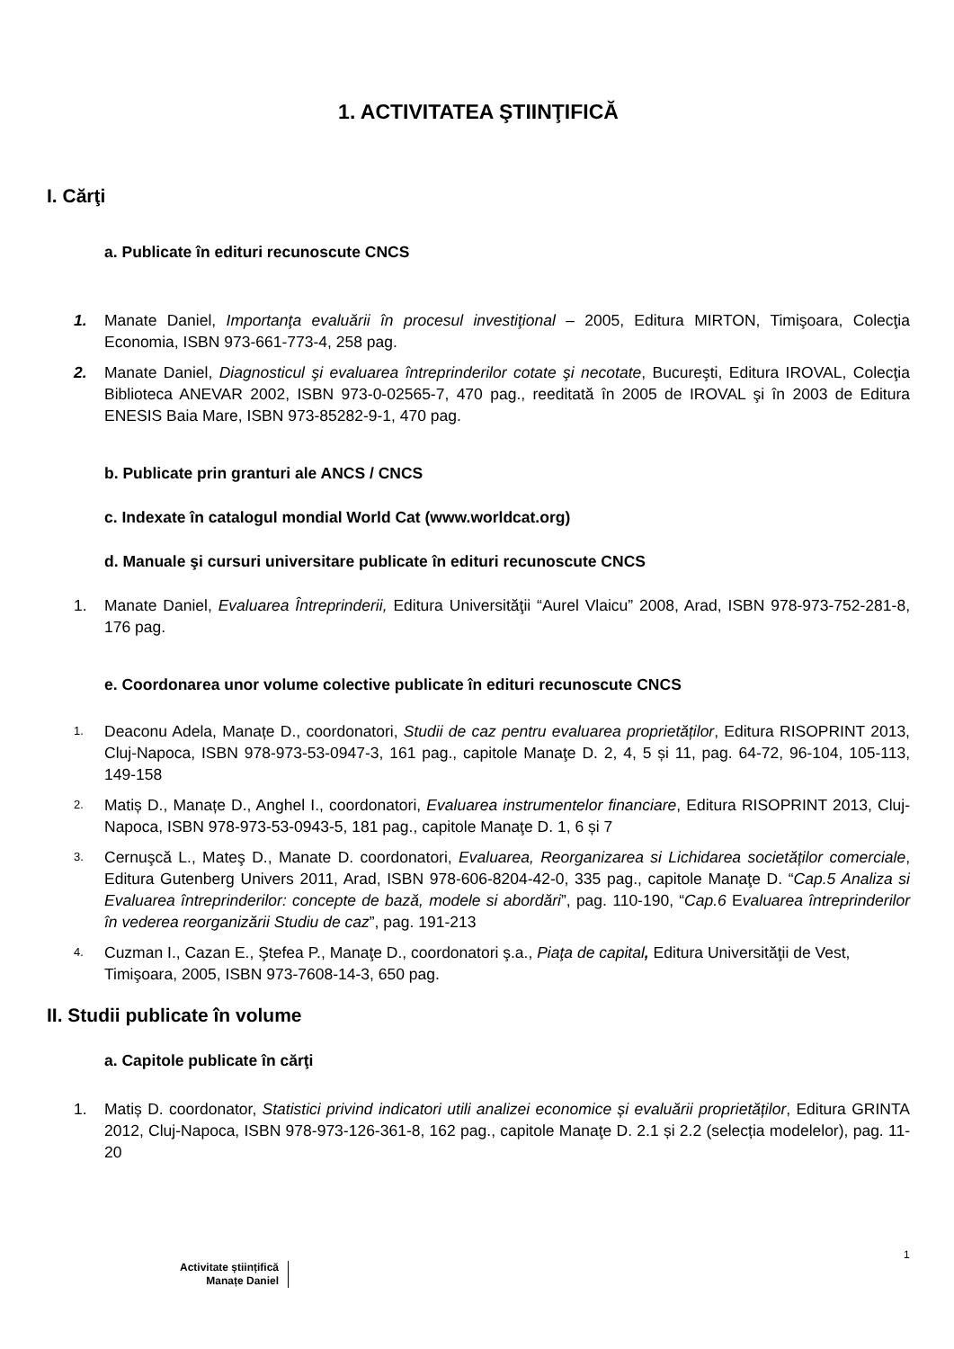1. ACTIVITATEA ŞTIINŢIFICĂ
I. Cărţi
a. Publicate în edituri recunoscute CNCS
1. Manate Daniel, Importanţa evaluării în procesul investiţional – 2005, Editura MIRTON, Timişoara, Colecţia Economia, ISBN 973-661-773-4, 258 pag.
2. Manate Daniel, Diagnosticul şi evaluarea întreprinderilor cotate şi necotate, Bucureşti, Editura IROVAL, Colecţia Biblioteca ANEVAR 2002, ISBN 973-0-02565-7, 470 pag., reeditată în 2005 de IROVAL şi în 2003 de Editura ENESIS Baia Mare, ISBN 973-85282-9-1, 470 pag.
b. Publicate prin granturi ale ANCS / CNCS
c. Indexate în catalogul mondial World Cat (www.worldcat.org)
d. Manuale şi cursuri universitare publicate în edituri recunoscute CNCS
1. Manate Daniel, Evaluarea Întreprinderii, Editura Universităţii “Aurel Vlaicu” 2008, Arad, ISBN 978-973-752-281-8, 176 pag.
e. Coordonarea unor volume colective publicate în edituri recunoscute CNCS
1. Deaconu Adela, Manațe D., coordonatori, Studii de caz pentru evaluarea proprietăților, Editura RISOPRINT 2013, Cluj-Napoca, ISBN 978-973-53-0947-3, 161 pag., capitole Manaţe D. 2, 4, 5 și 11, pag. 64-72, 96-104, 105-113, 149-158
2. Matiș D., Manațe D., Anghel I., coordonatori, Evaluarea instrumentelor financiare, Editura RISOPRINT 2013, Cluj-Napoca, ISBN 978-973-53-0943-5, 181 pag., capitole Manaţe D. 1, 6 și 7
3. Cernuşcă L., Mateş D., Manate D. coordonatori, Evaluarea, Reorganizarea si Lichidarea societăților comerciale, Editura Gutenberg Univers 2011, Arad, ISBN 978-606-8204-42-0, 335 pag., capitole Manaţe D. “Cap.5 Analiza si Evaluarea întreprinderilor: concepte de bază, modele si abordări”, pag. 110-190, “Cap.6 Evaluarea întreprinderilor în vederea reorganizării Studiu de caz”, pag. 191-213
4. Cuzman I., Cazan E., Ştefea P., Manaţe D., coordonatori ş.a., Piaţa de capital, Editura Universităţii de Vest, Timişoara, 2005, ISBN 973-7608-14-3, 650 pag.
II. Studii publicate în volume
a. Capitole publicate în cărţi
1. Matiș D. coordonator, Statistici privind indicatori utili analizei economice și evaluării proprietăților, Editura GRINTA 2012, Cluj-Napoca, ISBN 978-973-126-361-8, 162 pag., capitole Manaţe D. 2.1 și 2.2 (selecția modelelor), pag. 11-20
1
Activitate științifică
Manațe Daniel